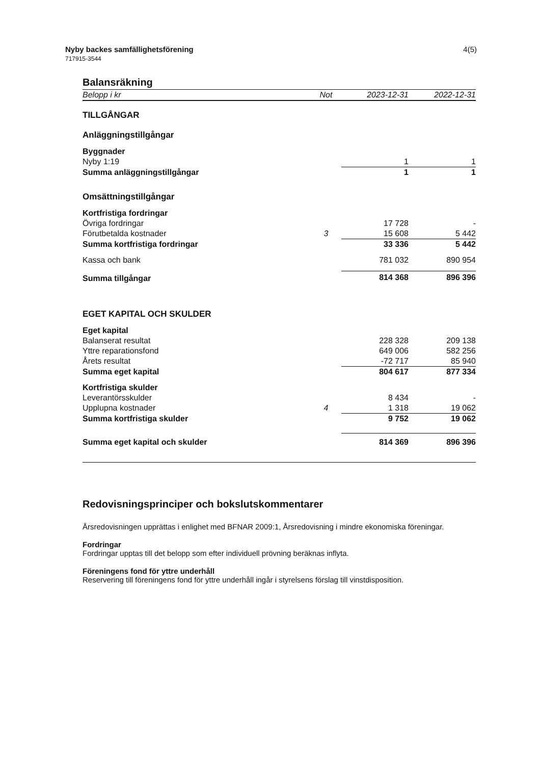Nyby backes samfällighetsförening
717915-3544
4(5)
Balansräkning
| Belopp i kr | Not | 2023-12-31 | 2022-12-31 |
| --- | --- | --- | --- |
| TILLGÅNGAR | | | |
| Anläggningstillgångar | | | |
| Byggnader | | | |
| Nyby 1:19 | | 1 | 1 |
| Summa anläggningstillgångar | | 1 | 1 |
| Omsättningstillgångar | | | |
| Kortfristiga fordringar | | | |
| Övriga fordringar | | 17 728 | - |
| Förutbetalda kostnader | 3 | 15 608 | 5 442 |
| Summa kortfristiga fordringar | | 33 336 | 5 442 |
| Kassa och bank | | 781 032 | 890 954 |
| Summa tillgångar | | 814 368 | 896 396 |
| EGET KAPITAL OCH SKULDER | | | |
| Eget kapital | | | |
| Balanserat resultat | | 228 328 | 209 138 |
| Yttre reparationsfond | | 649 006 | 582 256 |
| Årets resultat | | -72 717 | 85 940 |
| Summa eget kapital | | 804 617 | 877 334 |
| Kortfristiga skulder | | | |
| Leverantörsskulder | | 8 434 | - |
| Upplupna kostnader | 4 | 1 318 | 19 062 |
| Summa kortfristiga skulder | | 9 752 | 19 062 |
| Summa eget kapital och skulder | | 814 369 | 896 396 |
Redovisningsprinciper och bokslutskommentarer
Årsredovisningen upprättas i enlighet med BFNAR 2009:1, Årsredovisning i mindre ekonomiska föreningar.
Fordringar
Fordringar upptas till det belopp som efter individuell prövning beräknas inflyta.
Föreningens fond för yttre underhåll
Reservering till föreningens fond för yttre underhåll ingår i styrelsens förslag till vinstdisposition.